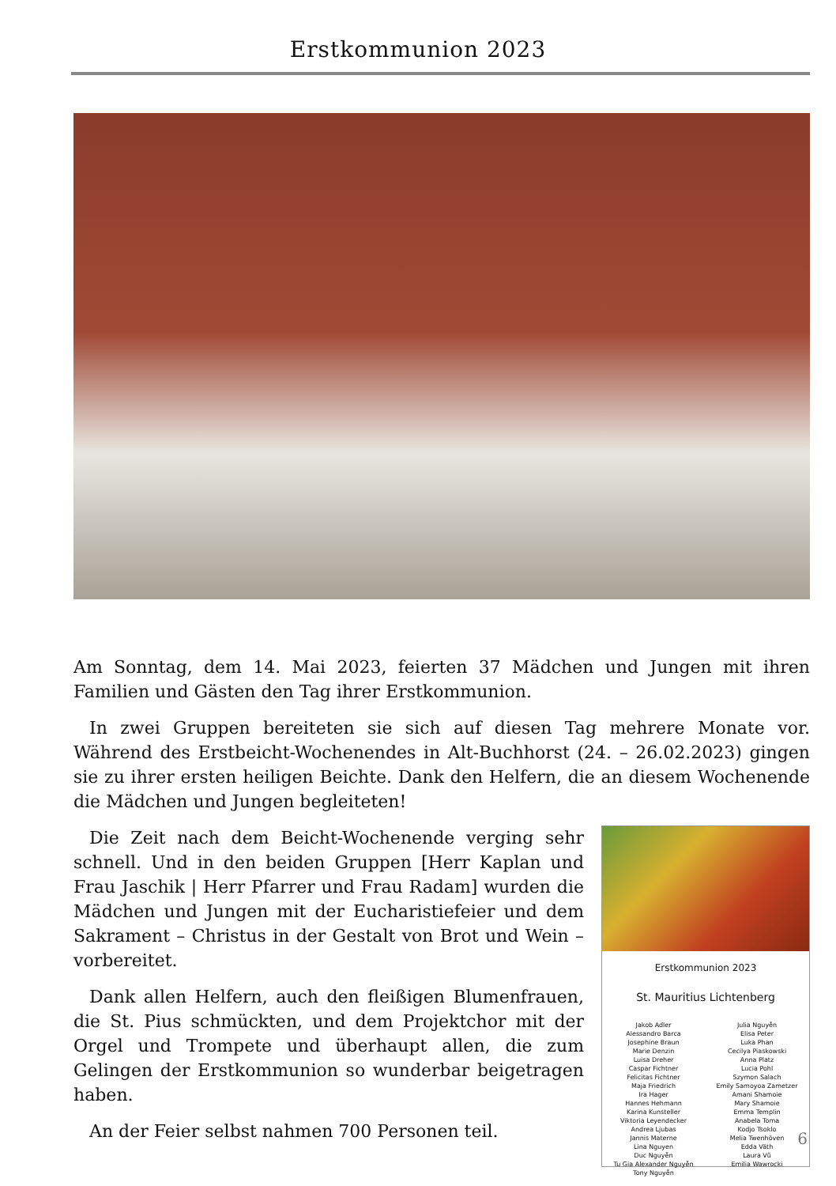Erstkommunion 2023
Am Sonntag, dem 14. Mai 2023, feierten 37 Mädchen und Jungen mit ihren Familien und Gästen den Tag ihrer Erstkommunion.
In zwei Gruppen bereiteten sie sich auf diesen Tag mehrere Monate vor. Während des Erstbeicht-Wochenendes in Alt-Buchhorst (24. – 26.02.2023) gingen sie zu ihrer ersten heiligen Beichte. Dank den Helfern, die an diesem Wochenende die Mädchen und Jungen begleiteten!
Die Zeit nach dem Beicht-Wochenende verging sehr schnell. Und in den beiden Gruppen [Herr Kaplan und Frau Jaschik | Herr Pfarrer und Frau Radam] wurden die Mädchen und Jungen mit der Eucharistiefeier und dem Sakrament – Christus in der Gestalt von Brot und Wein – vorbereitet.
Dank allen Helfern, auch den fleißigen Blumenfrauen, die St. Pius schmückten, und dem Projektchor mit der Orgel und Trompete und überhaupt allen, die zum Gelingen der Erstkommunion so wunderbar beigetragen haben.
An der Feier selbst nahmen 700 Personen teil.
Erstkommunion 2023
St. Mauritius Lichtenberg
Jakob Adler
Alessandro Barca
Josephine Braun
Marie Denzin
Luisa Dreher
Caspar Fichtner
Felicitas Fichtner
Maja Friedrich
Ira Hager
Hannes Hehmann
Karina Kunsteller
Viktoria Leyendecker
Andrea Ljubas
Jannis Materne
Lina Nguyen
Duc Nguyễn
Tu Gia Alexander Nguyễn
Tony Nguyễn
Julia Nguyễn
Elisa Peter
Luka Phan
Cecilya Piaskowski
Anna Platz
Lucia Pohl
Szymon Salach
Emily Samoyoa Zametzer
Amani Shamoie
Mary Shamoie
Emma Templin
Anabela Toma
Kodjo Tsoklo
Melia Twenhöven
Edda Väth
Laura Vũ
Emilia Wawrocki
6